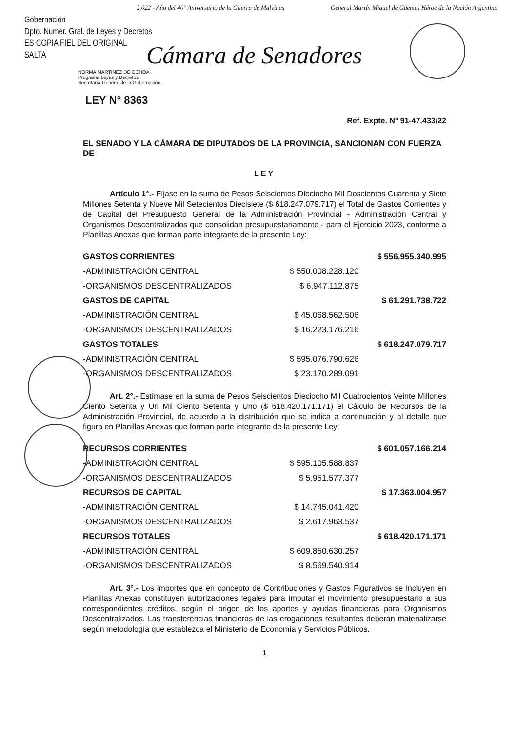2.022 - Año del 40° Aniversario de la Guerra de Malvinas General Martín Miguel de Güemes Héroe de la Nación Argentina
Gobernación
Dpto. Numer. Gral. de Leyes y Decretos
ES COPIA FIEL DEL ORIGINAL
SALTA
Cámara de Senadores
NORMA MARTINEZ DE OCHOA
Programa Leyes y Decretos
Secretaría General de la Gobernación
LEY N° 8363
Ref. Expte. N° 91-47.433/22
EL SENADO Y LA CÁMARA DE DIPUTADOS DE LA PROVINCIA, SANCIONAN CON FUERZA DE
LEY
Artículo 1°.- Fíjase en la suma de Pesos Seiscientos Dieciocho Mil Doscientos Cuarenta y Siete Millones Setenta y Nueve Mil Setecientos Diecisiete ($ 618.247.079.717) el Total de Gastos Corrientes y de Capital del Presupuesto General de la Administración Provincial - Administración Central y Organismos Descentralizados que consolidan presupuestariamente - para el Ejercicio 2023, conforme a Planillas Anexas que forman parte integrante de la presente Ley:
| GASTOS CORRIENTES | | $ 556.955.340.995 |
| -ADMINISTRACIÓN CENTRAL | $ 550.008.228.120 | |
| -ORGANISMOS DESCENTRALIZADOS | $ 6.947.112.875 | |
| GASTOS DE CAPITAL | | $ 61.291.738.722 |
| -ADMINISTRACIÓN CENTRAL | $ 45.068.562.506 | |
| -ORGANISMOS DESCENTRALIZADOS | $ 16.223.176.216 | |
| GASTOS TOTALES | | $ 618.247.079.717 |
| -ADMINISTRACIÓN CENTRAL | $ 595.076.790.626 | |
| -ORGANISMOS DESCENTRALIZADOS | $ 23.170.289.091 | |
Art. 2°.- Estímase en la suma de Pesos Seiscientos Dieciocho Mil Cuatrocientos Veinte Millones Ciento Setenta y Un Mil Ciento Setenta y Uno ($ 618.420.171.171) el Cálculo de Recursos de la Administración Provincial, de acuerdo a la distribución que se indica a continuación y al detalle que figura en Planillas Anexas que forman parte integrante de la presente Ley:
| RECURSOS CORRIENTES | | $ 601.057.166.214 |
| -ADMINISTRACIÓN CENTRAL | $ 595.105.588.837 | |
| -ORGANISMOS DESCENTRALIZADOS | $ 5.951.577.377 | |
| RECURSOS DE CAPITAL | | $ 17.363.004.957 |
| -ADMINISTRACIÓN CENTRAL | $ 14.745.041.420 | |
| -ORGANISMOS DESCENTRALIZADOS | $ 2.617.963.537 | |
| RECURSOS TOTALES | | $ 618.420.171.171 |
| -ADMINISTRACIÓN CENTRAL | $ 609.850.630.257 | |
| -ORGANISMOS DESCENTRALIZADOS | $ 8.569.540.914 | |
Art. 3°.- Los importes que en concepto de Contribuciones y Gastos Figurativos se incluyen en Planillas Anexas constituyen autorizaciones legales para imputar el movimiento presupuestario a sus correspondientes créditos, según el origen de los aportes y ayudas financieras para Organismos Descentralizados. Las transferencias financieras de las erogaciones resultantes deberán materializarse según metodología que establezca el Ministerio de Economía y Servicios Públicos.
1